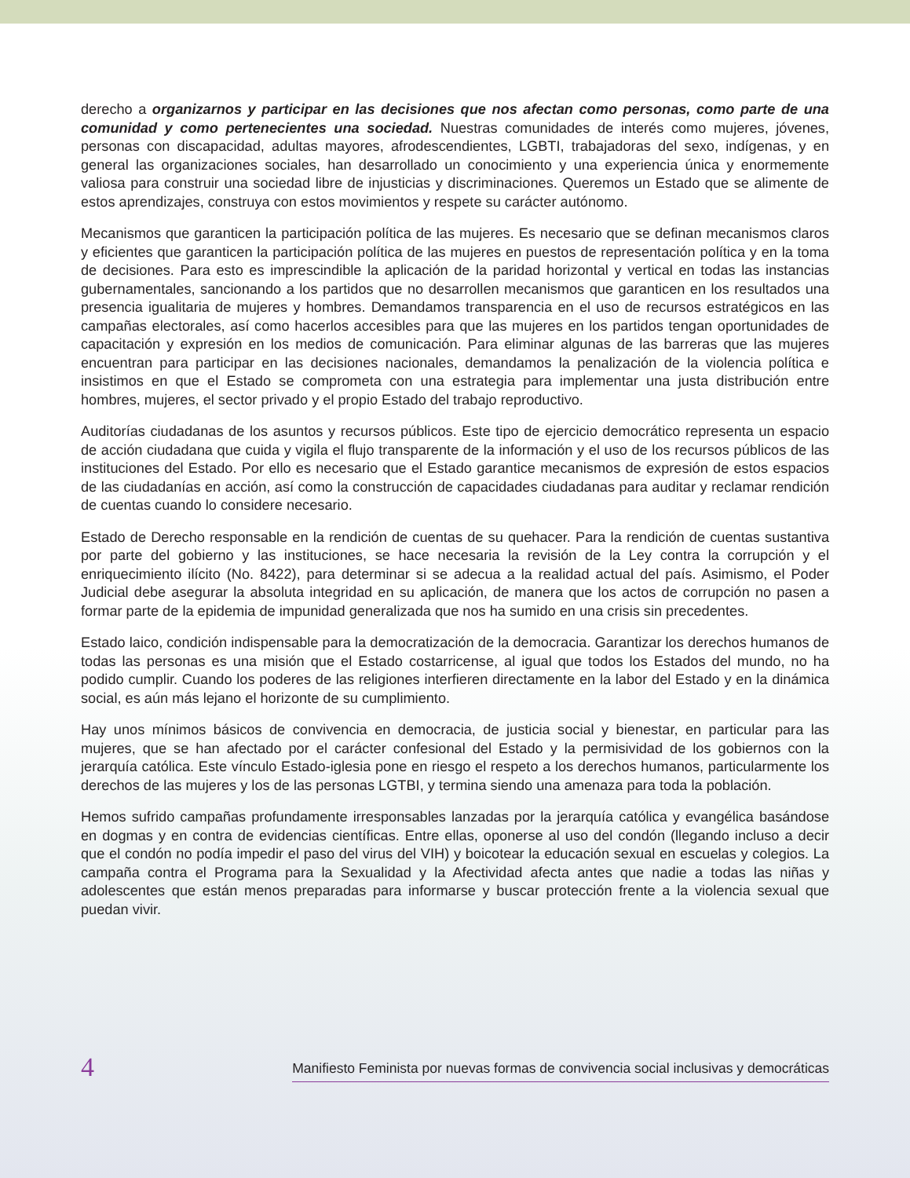derecho a organizarnos y participar en las decisiones que nos afectan como personas, como parte de una comunidad y como pertenecientes una sociedad. Nuestras comunidades de interés como mujeres, jóvenes, personas con discapacidad, adultas mayores, afrodescendientes, LGBTI, trabajadoras del sexo, indígenas, y en general las organizaciones sociales, han desarrollado un conocimiento y una experiencia única y enormemente valiosa para construir una sociedad libre de injusticias y discriminaciones. Queremos un Estado que se alimente de estos aprendizajes, construya con estos movimientos y respete su carácter autónomo.
Mecanismos que garanticen la participación política de las mujeres. Es necesario que se definan mecanismos claros y eficientes que garanticen la participación política de las mujeres en puestos de representación política y en la toma de decisiones. Para esto es imprescindible la aplicación de la paridad horizontal y vertical en todas las instancias gubernamentales, sancionando a los partidos que no desarrollen mecanismos que garanticen en los resultados una presencia igualitaria de mujeres y hombres. Demandamos transparencia en el uso de recursos estratégicos en las campañas electorales, así como hacerlos accesibles para que las mujeres en los partidos tengan oportunidades de capacitación y expresión en los medios de comunicación. Para eliminar algunas de las barreras que las mujeres encuentran para participar en las decisiones nacionales, demandamos la penalización de la violencia política e insistimos en que el Estado se comprometa con una estrategia para implementar una justa distribución entre hombres, mujeres, el sector privado y el propio Estado del trabajo reproductivo.
Auditorías ciudadanas de los asuntos y recursos públicos. Este tipo de ejercicio democrático representa un espacio de acción ciudadana que cuida y vigila el flujo transparente de la información y el uso de los recursos públicos de las instituciones del Estado. Por ello es necesario que el Estado garantice mecanismos de expresión de estos espacios de las ciudadanías en acción, así como la construcción de capacidades ciudadanas para auditar y reclamar rendición de cuentas cuando lo considere necesario.
Estado de Derecho responsable en la rendición de cuentas de su quehacer. Para la rendición de cuentas sustantiva por parte del gobierno y las instituciones, se hace necesaria la revisión de la Ley contra la corrupción y el enriquecimiento ilícito (No. 8422), para determinar si se adecua a la realidad actual del país. Asimismo, el Poder Judicial debe asegurar la absoluta integridad en su aplicación, de manera que los actos de corrupción no pasen a formar parte de la epidemia de impunidad generalizada que nos ha sumido en una crisis sin precedentes.
Estado laico, condición indispensable para la democratización de la democracia. Garantizar los derechos humanos de todas las personas es una misión que el Estado costarricense, al igual que todos los Estados del mundo, no ha podido cumplir. Cuando los poderes de las religiones interfieren directamente en la labor del Estado y en la dinámica social, es aún más lejano el horizonte de su cumplimiento.
Hay unos mínimos básicos de convivencia en democracia, de justicia social y bienestar, en particular para las mujeres, que se han afectado por el carácter confesional del Estado y la permisividad de los gobiernos con la jerarquía católica. Este vínculo Estado-iglesia pone en riesgo el respeto a los derechos humanos, particularmente los derechos de las mujeres y los de las personas LGTBI, y termina siendo una amenaza para toda la población.
Hemos sufrido campañas profundamente irresponsables lanzadas por la jerarquía católica y evangélica basándose en dogmas y en contra de evidencias científicas. Entre ellas, oponerse al uso del condón (llegando incluso a decir que el condón no podía impedir el paso del virus del VIH) y boicotear la educación sexual en escuelas y colegios. La campaña contra el Programa para la Sexualidad y la Afectividad afecta antes que nadie a todas las niñas y adolescentes que están menos preparadas para informarse y buscar protección frente a la violencia sexual que puedan vivir.
4 Manifiesto Feminista por nuevas formas de convivencia social inclusivas y democráticas